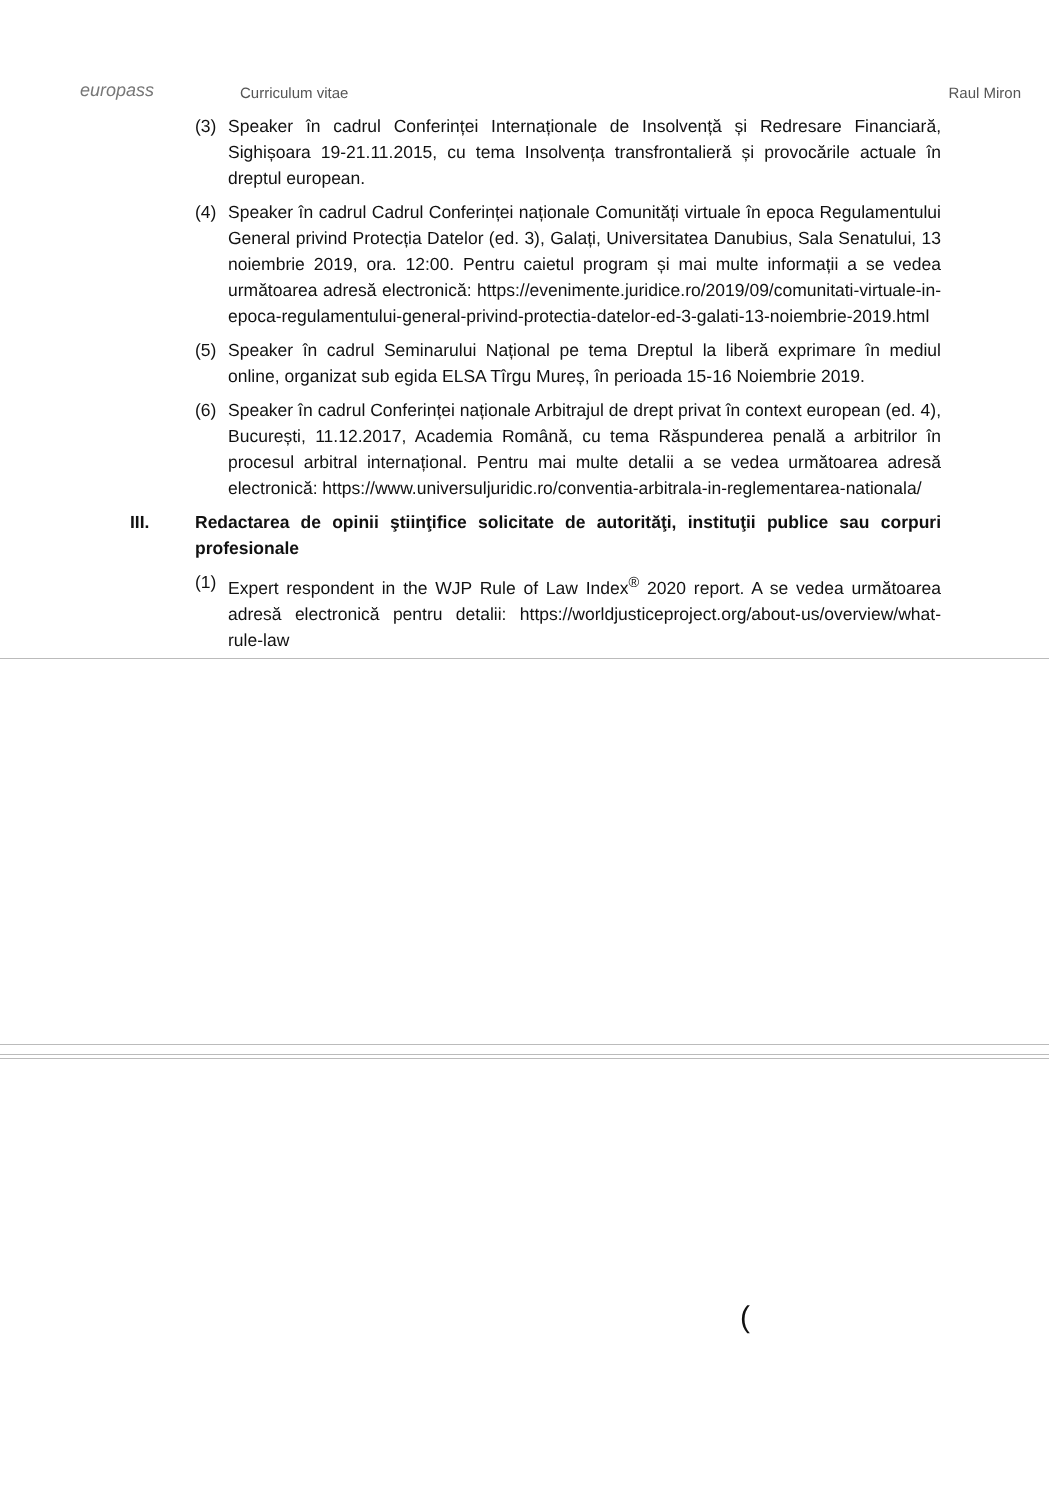europass
Curriculum vitae
Raul Miron
(3) Speaker în cadrul Conferinței Internaționale de Insolvență și Redresare Financiară, Sighișoara 19-21.11.2015, cu tema Insolvența transfrontalieră și provocările actuale în dreptul european.
(4) Speaker în cadrul Cadrul Conferinței naționale Comunități virtuale în epoca Regulamentului General privind Protecția Datelor (ed. 3), Galați, Universitatea Danubius, Sala Senatului, 13 noiembrie 2019, ora. 12:00. Pentru caietul program și mai multe informații a se vedea următoarea adresă electronică: https://evenimente.juridice.ro/2019/09/comunitati-virtuale-in-epoca-regulamentului-general-privind-protectia-datelor-ed-3-galati-13-noiembrie-2019.html
(5) Speaker în cadrul Seminarului Național pe tema Dreptul la liberă exprimare în mediul online, organizat sub egida ELSA Tîrgu Mureș, în perioada 15-16 Noiembrie 2019.
(6) Speaker în cadrul Conferinței naționale Arbitrajul de drept privat în context european (ed. 4), București, 11.12.2017, Academia Română, cu tema Răspunderea penală a arbitrilor în procesul arbitral internațional. Pentru mai multe detalii a se vedea următoarea adresă electronică: https://www.universuljuridic.ro/conventia-arbitrala-in-reglementarea-nationala/
III. Redactarea de opinii ştiinţifice solicitate de autorităţi, instituţii publice sau corpuri profesionale
(1) Expert respondent in the WJP Rule of Law Index<sup>®</sup> 2020 report. A se vedea următoarea adresă electronică pentru detalii: https://worldjusticeproject.org/about-us/overview/what-rule-law
(